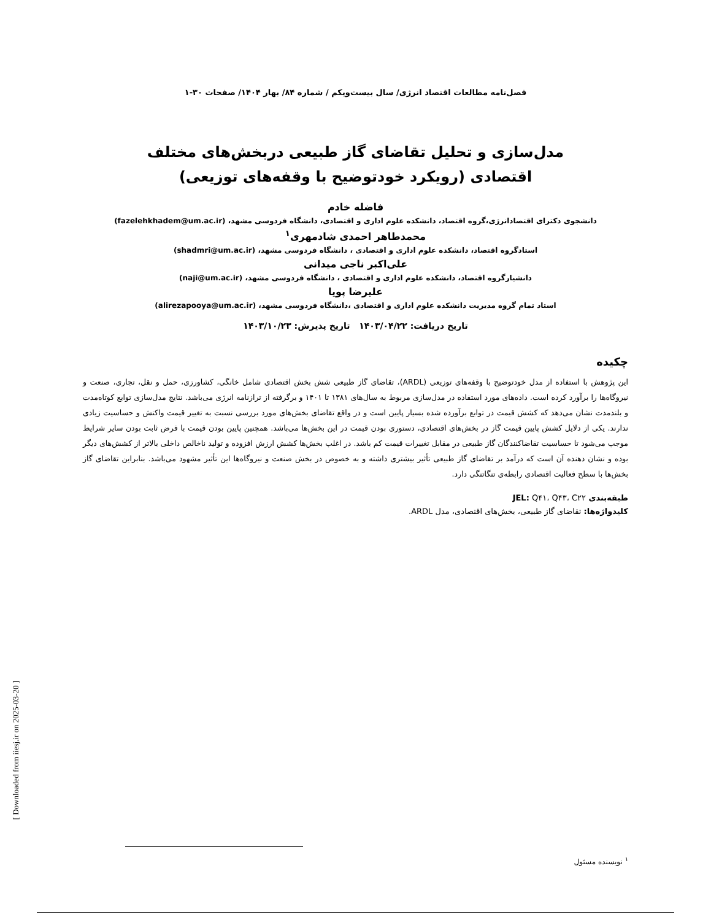فصل‌نامه مطالعات اقتصاد انرژی/ سال بیست‌ویکم / شماره ۸۴/ بهار ۱۴۰۴/ صفحات ۳۰-۱
مدل‌سازی و تحلیل تقاضای گاز طبیعی دربخش‌های مختلف اقتصادی (رویکرد خودتوضیح با وقفه‌های توزیعی)
فاضله خادم
دانشجوی دکترای اقتصادانرژی،گروه اقتصاد، دانشکده علوم اداری و اقتصادی، دانشگاه فردوسی مشهد، (fazelehkhadem@um.ac.ir)
محمدطاهر احمدی شادمهری<sup>۱</sup>
استادگروه اقتصاد، دانشکده علوم اداری و اقتصادی ، دانشگاه فردوسی مشهد، (shadmri@um.ac.ir)
علی‌اکبر ناجی میدانی
دانشیارگروه اقتصاد، دانشکده علوم اداری و اقتصادی ، دانشگاه فردوسی مشهد، (naji@um.ac.ir)
علیرضا پویا
استاد تمام گروه مدیریت دانشکده علوم اداری و اقتصادی ،دانشگاه فردوسی مشهد، (alirezapooya@um.ac.ir)
تاریخ دریافت: ۱۴۰۳/۰۴/۲۲ تاریخ پذیرش: ۱۴۰۳/۱۰/۲۳
چکیده
این پژوهش با استفاده از مدل خودتوضیح با وقفه‌های توزیعی (ARDL)، تقاضای گاز طبیعی شش بخش اقتصادی شامل خانگی، کشاورزی، حمل و نقل، تجاری، صنعت و نیروگاه‌ها را برآورد کرده است. داده‌های مورد استفاده در مدل‌سازی مربوط به سال‌های ۱۳۸۱ تا ۱۴۰۱ و برگرفته از ترازنامه انرژی می‌باشد. نتایج مدل‌سازی توابع کوتاه‌مدت و بلندمدت نشان می‌دهد که کشش قیمت در توابع برآورده شده بسیار پایین است و در واقع تقاضای بخش‌های مورد بررسی نسبت به تغییر قیمت واکنش و حساسیت زیادی ندارند. یکی از دلایل کشش پایین قیمت گاز در بخش‌های اقتصادی، دستوری بودن قیمت در این بخش‌ها می‌باشد. همچنین پایین بودن قیمت با فرض ثابت بودن سایر شرایط موجب می‌شود تا حساسیت تقاضاکنندگان گاز طبیعی در مقابل تغییرات قیمت کم باشد. در اغلب بخش‌ها کشش ارزش افزوده و تولید ناخالص داخلی بالاتر از کشش‌های دیگر بوده و نشان دهنده آن است که درآمد بر تقاضای گاز طبیعی تأثیر بیشتری داشته و به خصوص در بخش صنعت و نیروگاه‌ها این تأثیر مشهود می‌باشد. بنابراین تقاضای گاز بخش‌ها با سطح فعالیت اقتصادی رابطه‌ی تنگاتنگی دارد.
طبقه‌بندی JEL: Q۴۱، Q۴۳، C۲۲
کلیدواژه‌ها: تقاضای گاز طبیعی، بخش‌های اقتصادی، مدل ARDL.
<sup>۱</sup> نویسنده مسئول
[ Downloaded from iiesj.ir on 2025-03-20 ]